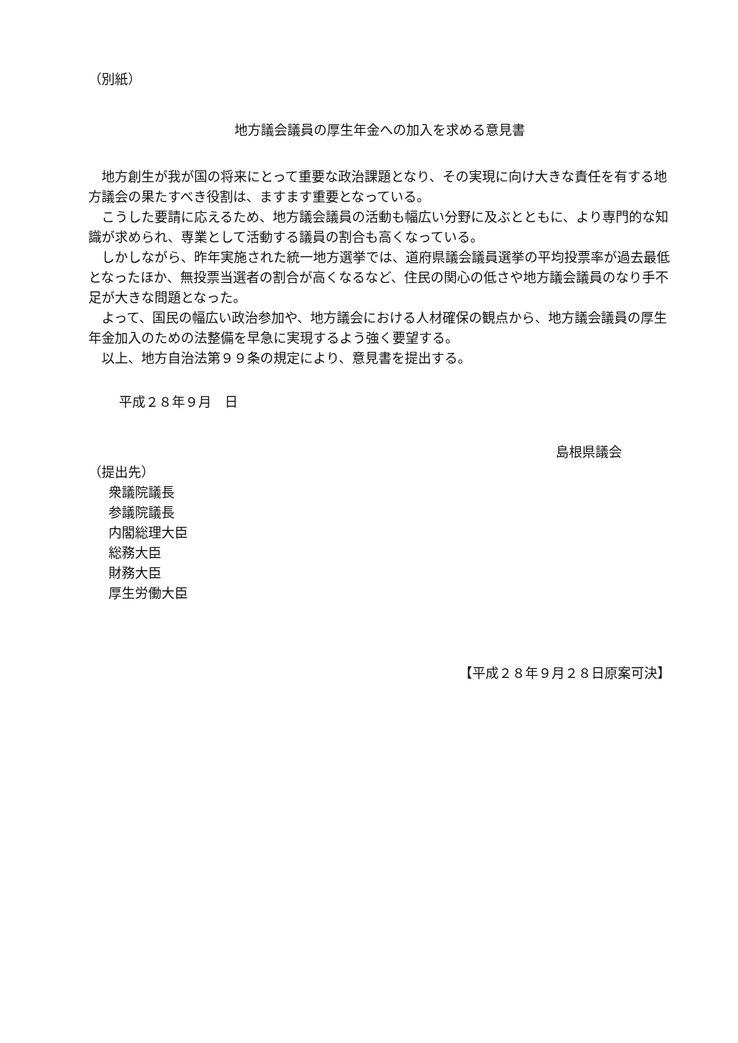（別紙）
地方議会議員の厚生年金への加入を求める意見書
地方創生が我が国の将来にとって重要な政治課題となり、その実現に向け大きな責任を有する地方議会の果たすべき役割は、ますます重要となっている。
こうした要請に応えるため、地方議会議員の活動も幅広い分野に及ぶとともに、より専門的な知識が求められ、専業として活動する議員の割合も高くなっている。
しかしながら、昨年実施された統一地方選挙では、道府県議会議員選挙の平均投票率が過去最低となったほか、無投票当選者の割合が高くなるなど、住民の関心の低さや地方議会議員のなり手不足が大きな問題となった。
よって、国民の幅広い政治参加や、地方議会における人材確保の観点から、地方議会議員の厚生年金加入のための法整備を早急に実現するよう強く要望する。
以上、地方自治法第９９条の規定により、意見書を提出する。
平成２８年９月　日
島根県議会
（提出先）
　衆議院議長
　参議院議長
　内閣総理大臣
　総務大臣
　財務大臣
　厚生労働大臣
【平成２８年９月２８日原案可決】